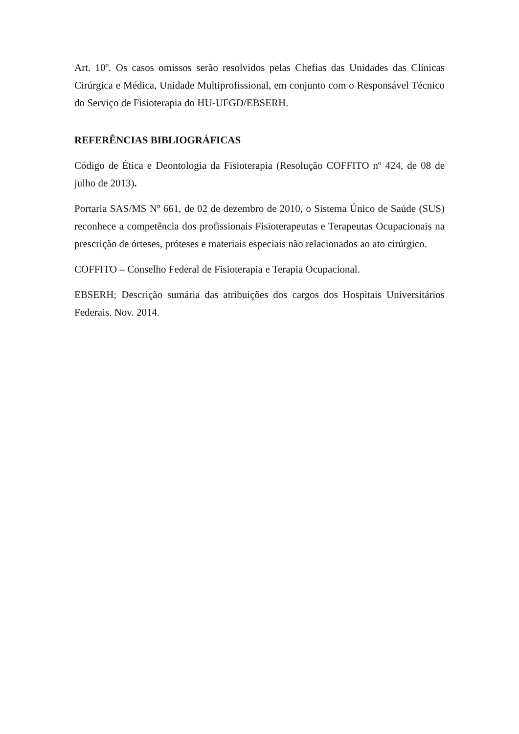Art. 10º. Os casos omissos serão resolvidos pelas Chefias das Unidades das Clínicas Cirúrgica e Médica, Unidade Multiprofissional, em conjunto com o Responsável Técnico do Serviço de Fisioterapia do HU-UFGD/EBSERH.
REFERÊNCIAS BIBLIOGRÁFICAS
Código de Ética e Deontologia da Fisioterapia (Resolução COFFITO nº 424, de 08 de julho de 2013).
Portaria SAS/MS Nº 661, de 02 de dezembro de 2010, o Sistema Único de Saúde (SUS) reconhece a competência dos profissionais Fisioterapeutas e Terapeutas Ocupacionais na prescrição de órteses, próteses e materiais especiais não relacionados ao ato cirúrgico.
COFFITO – Conselho Federal de Fisioterapia e Terapia Ocupacional.
EBSERH; Descrição sumária das atribuições dos cargos dos Hospitais Universitários Federais. Nov. 2014.